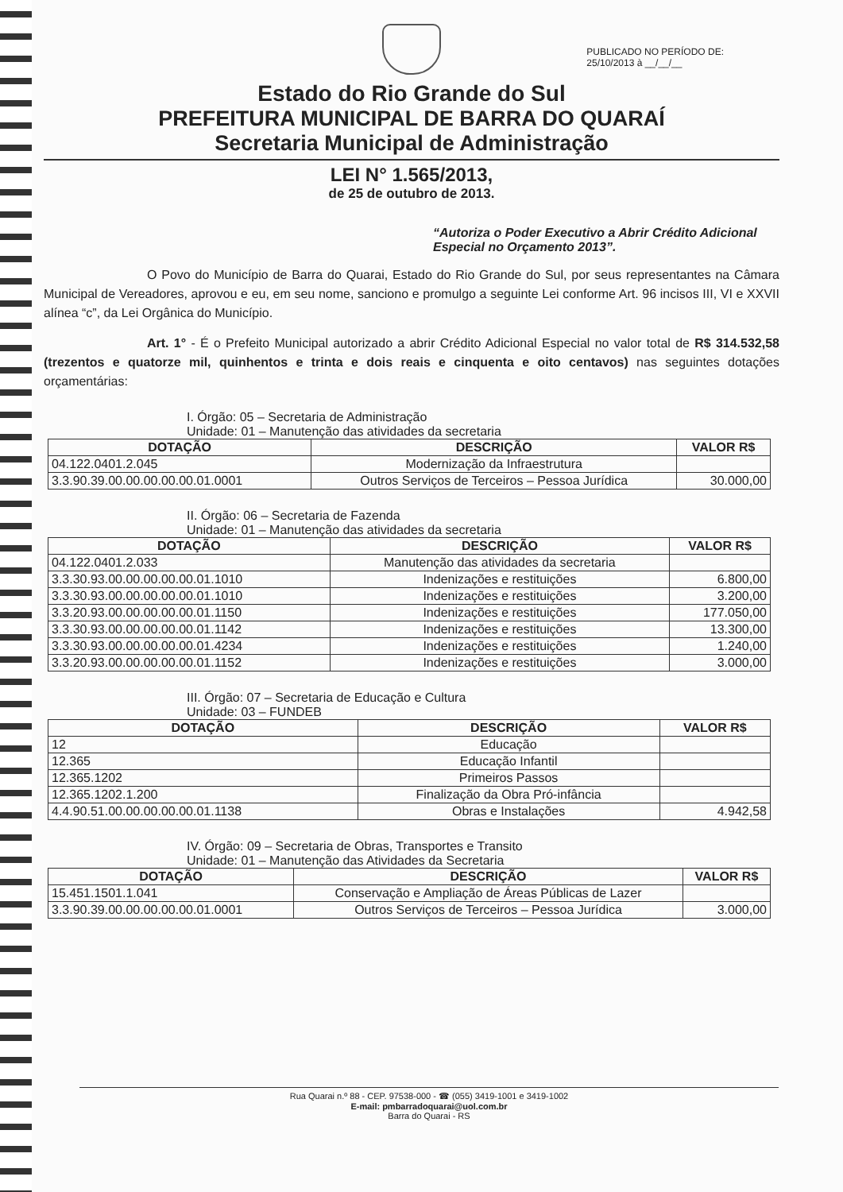PUBLICADO NO PERÍODO DE:
25/10/2013 à __/__/__
Estado do Rio Grande do Sul
PREFEITURA MUNICIPAL DE BARRA DO QUARAÍ
Secretaria Municipal de Administração
LEI N° 1.565/2013,
de 25 de outubro de 2013.
“Autoriza o Poder Executivo a Abrir Crédito Adicional Especial no Orçamento 2013”.
O Povo do Município de Barra do Quarai, Estado do Rio Grande do Sul, por seus representantes na Câmara Municipal de Vereadores, aprovou e eu, em seu nome, sanciono e promulgo a seguinte Lei conforme Art. 96 incisos III, VI e XXVII alínea “c”, da Lei Orgânica do Município.
Art. 1° - É o Prefeito Municipal autorizado a abrir Crédito Adicional Especial no valor total de R$ 314.532,58 (trezentos e quatorze mil, quinhentos e trinta e dois reais e cinquenta e oito centavos) nas seguintes dotações orçamentárias:
I. Órgão: 05 – Secretaria de Administração
Unidade: 01 – Manutenção das atividades da secretaria
| DOTAÇÃO | DESCRIÇÃO | VALOR R$ |
| --- | --- | --- |
| 04.122.0401.2.045 | Modernização da Infraestrutura | |
| 3.3.90.39.00.00.00.00.00.01.0001 | Outros Serviços de Terceiros – Pessoa Jurídica | 30.000,00 |
II. Órgão: 06 – Secretaria de Fazenda
Unidade: 01 – Manutenção das atividades da secretaria
| DOTAÇÃO | DESCRIÇÃO | VALOR R$ |
| --- | --- | --- |
| 04.122.0401.2.033 | Manutenção das atividades da secretaria | |
| 3.3.30.93.00.00.00.00.00.01.1010 | Indenizações e restituições | 6.800,00 |
| 3.3.30.93.00.00.00.00.00.01.1010 | Indenizações e restituições | 3.200,00 |
| 3.3.20.93.00.00.00.00.00.01.1150 | Indenizações e restituições | 177.050,00 |
| 3.3.30.93.00.00.00.00.00.01.1142 | Indenizações e restituições | 13.300,00 |
| 3.3.30.93.00.00.00.00.00.01.4234 | Indenizações e restituições | 1.240,00 |
| 3.3.20.93.00.00.00.00.00.01.1152 | Indenizações e restituições | 3.000,00 |
III. Órgão: 07 – Secretaria de Educação e Cultura
Unidade: 03 – FUNDEB
| DOTAÇÃO | DESCRIÇÃO | VALOR R$ |
| --- | --- | --- |
| 12 | Educação | |
| 12.365 | Educação Infantil | |
| 12.365.1202 | Primeiros Passos | |
| 12.365.1202.1.200 | Finalização da Obra Pró-infância | |
| 4.4.90.51.00.00.00.00.00.01.1138 | Obras e Instalações | 4.942,58 |
IV. Órgão: 09 – Secretaria de Obras, Transportes e Transito
Unidade: 01 – Manutenção das Atividades da Secretaria
| DOTAÇÃO | DESCRIÇÃO | VALOR R$ |
| --- | --- | --- |
| 15.451.1501.1.041 | Conservação e Ampliação de Áreas Públicas de Lazer | |
| 3.3.90.39.00.00.00.00.00.01.0001 | Outros Serviços de Terceiros – Pessoa Jurídica | 3.000,00 |
Rua Quarai n.º 88 - CEP. 97538-000 - ☎ (055) 3419-1001 e 3419-1002
E-mail: pmbarradoquarai@uol.com.br
Barra do Quarai - RS